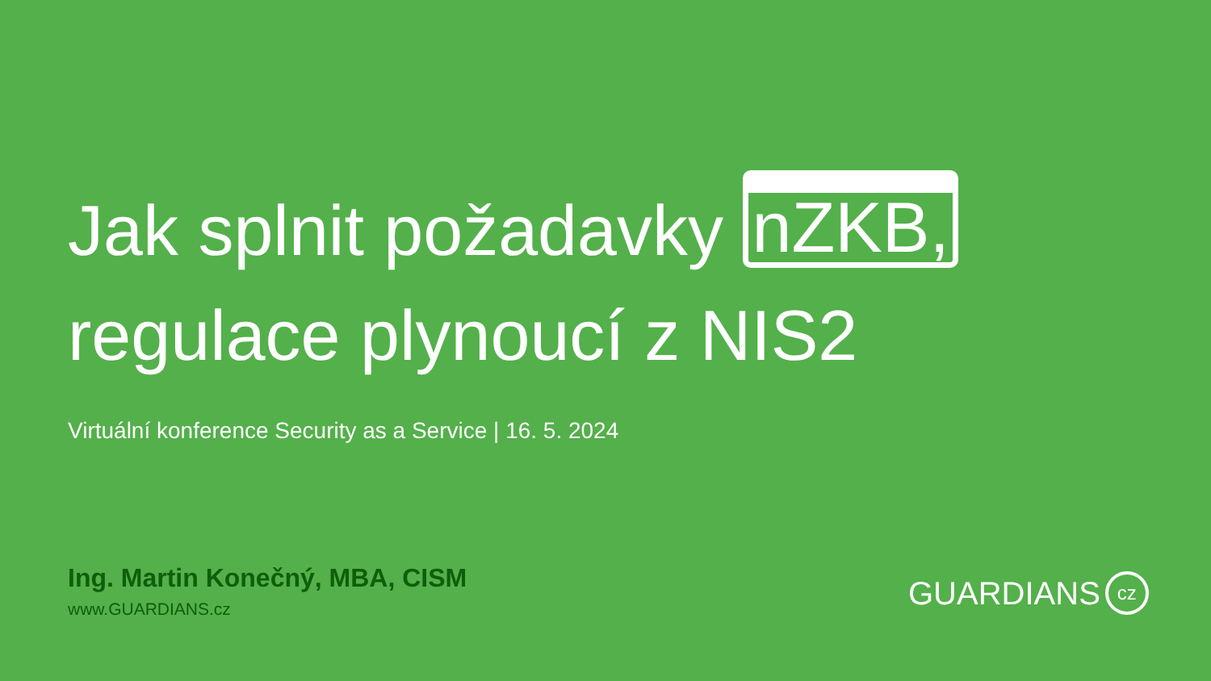Jak splnit požadavky nZKB,
regulace plynoucí z NIS2
Virtuální konference Security as a Service | 16. 5. 2024
Ing. Martin Konečný, MBA, CISM
www.GUARDIANS.cz GUARDIANS cz